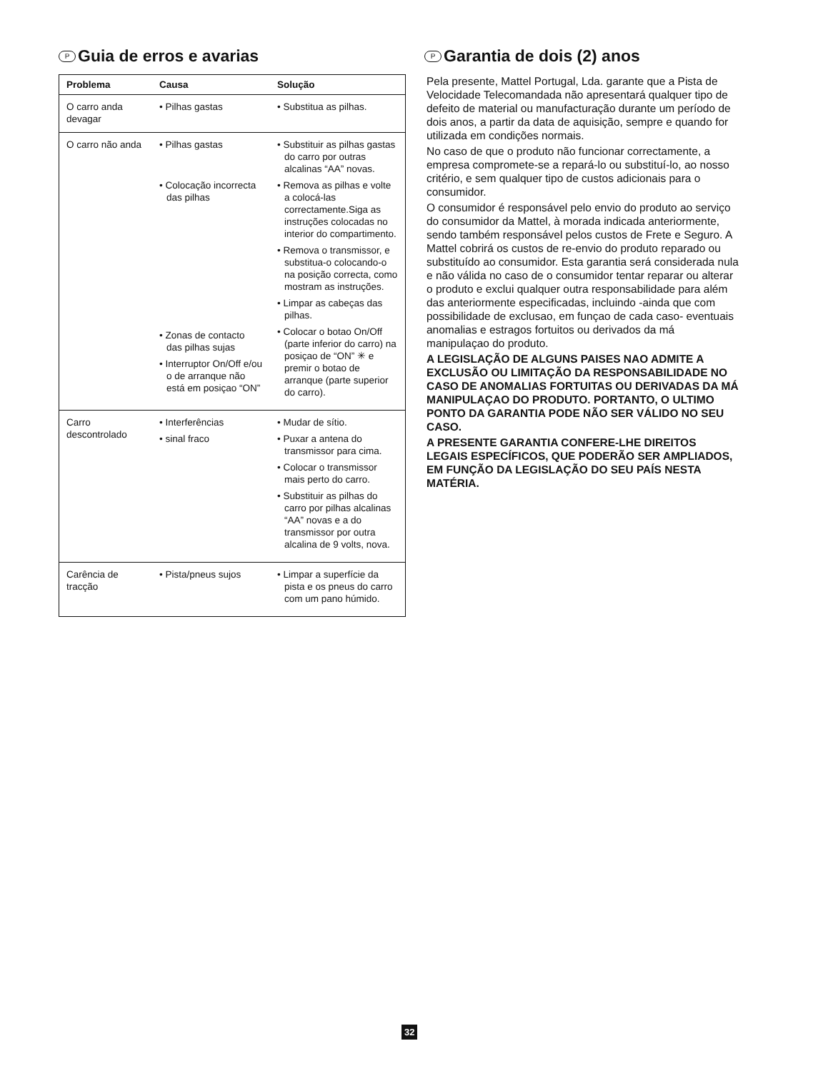P Guia de erros e avarias
| Problema | Causa | Solução |
| --- | --- | --- |
| O carro anda devagar | • Pilhas gastas | • Substitua as pilhas. |
| O carro não anda | • Pilhas gastas • Colocação incorrecta das pilhas • Zonas de contacto das pilhas sujas • Interruptor On/Off e/ou o de arranque não está em posiçao “ON” | • Substituir as pilhas gastas do carro por outras alcalinas “AA” novas. • Remova as pilhas e volte a colocá-las correctamente.Siga as instruções colocadas no interior do compartimento. • Remova o transmissor, e substitua-o colocando-o na posição correcta, como mostram as instruções. • Limpar as cabeças das pilhas. • Colocar o botao On/Off (parte inferior do carro) na posiçao de “ON” ✳ e premir o botao de arranque (parte superior do carro). |
| Carro descontrolado | • Interferências • sinal fraco | • Mudar de sítio. • Puxar a antena do transmissor para cima. • Colocar o transmissor mais perto do carro. • Substituir as pilhas do carro por pilhas alcalinas “AA” novas e a do transmissor por outra alcalina de 9 volts, nova. |
| Carência de tracção | • Pista/pneus sujos | • Limpar a superfície da pista e os pneus do carro com um pano húmido. |
P Garantia de dois (2) anos
Pela presente, Mattel Portugal, Lda. garante que a Pista de Velocidade Telecomandada não apresentará qualquer tipo de defeito de material ou manufacturação durante um período de dois anos, a partir da data de aquisição, sempre e quando for utilizada em condições normais.
No caso de que o produto não funcionar correctamente, a empresa compromete-se a repará-lo ou substituí-lo, ao nosso critério, e sem qualquer tipo de custos adicionais para o consumidor.
O consumidor é responsável pelo envio do produto ao serviço do consumidor da Mattel, à morada indicada anteriormente, sendo também responsável pelos custos de Frete e Seguro. A Mattel cobrirá os custos de re-envio do produto reparado ou substituído ao consumidor. Esta garantia será considerada nula e não válida no caso de o consumidor tentar reparar ou alterar o produto e exclui qualquer outra responsabilidade para além das anteriormente especificadas, incluindo -ainda que com possibilidade de exclusao, em funçao de cada caso- eventuais anomalias e estragos fortuitos ou derivados da má manipulaçao do produto.
A LEGISLAÇÃO DE ALGUNS PAISES NAO ADMITE A EXCLUSÃO OU LIMITAÇÃO DA RESPONSABILIDADE NO CASO DE ANOMALIAS FORTUITAS OU DERIVADAS DA MÁ MANIPULAÇAO DO PRODUTO. PORTANTO, O ULTIMO PONTO DA GARANTIA PODE NÃO SER VÁLIDO NO SEU CASO.
A PRESENTE GARANTIA CONFERE-LHE DIREITOS LEGAIS ESPECÍFICOS, QUE PODERÃO SER AMPLIADOS, EM FUNÇÃO DA LEGISLAÇÃO DO SEU PAÍS NESTA MATÉRIA.
32